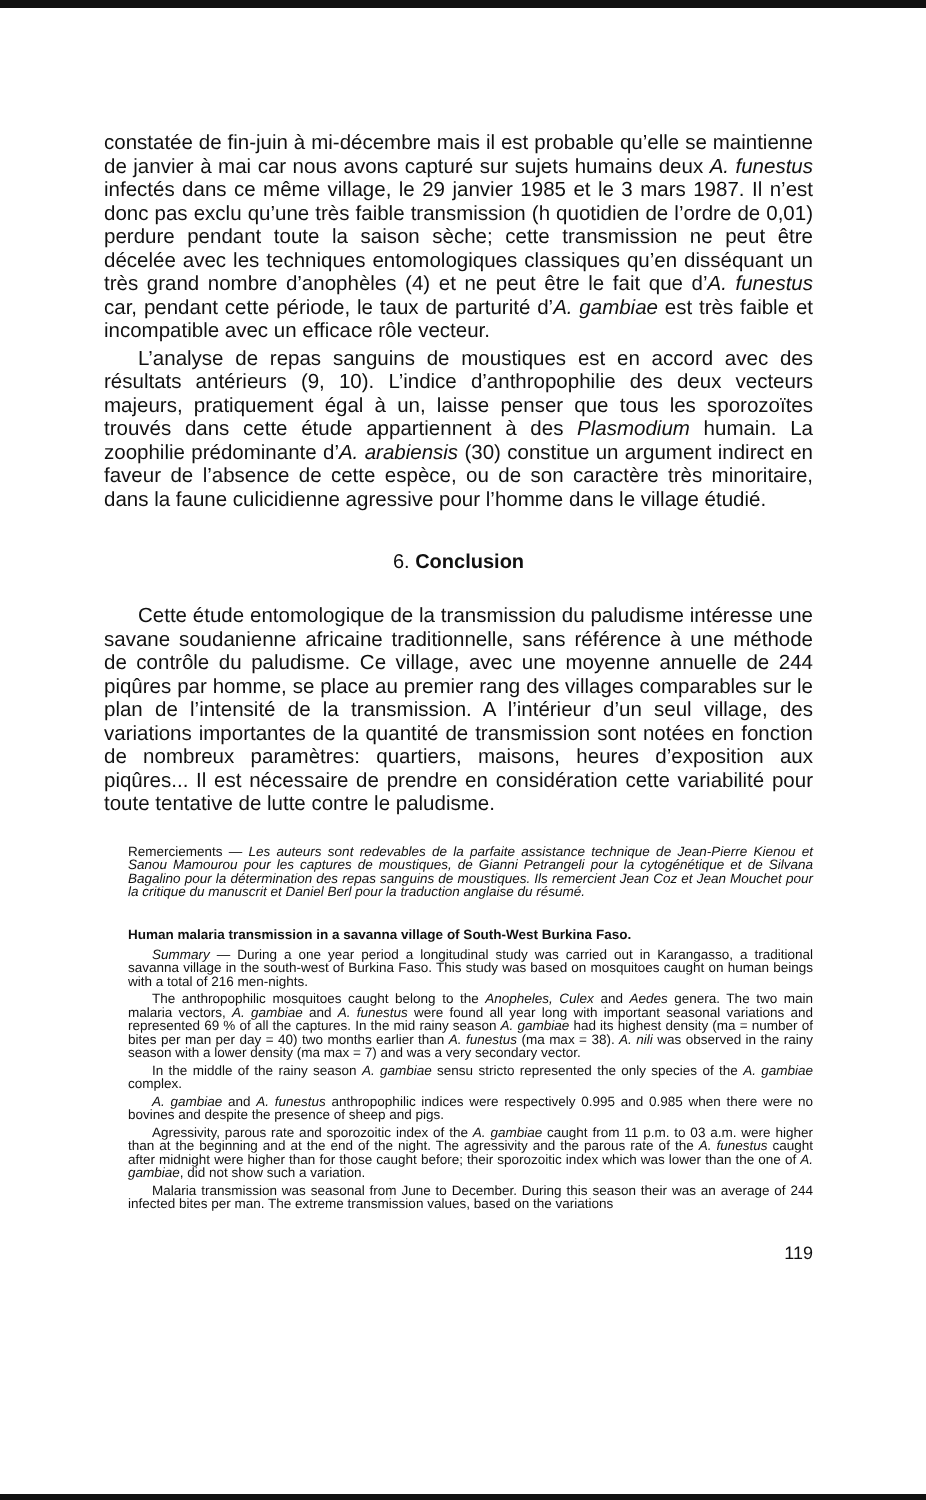constatée de fin-juin à mi-décembre mais il est probable qu’elle se maintienne de janvier à mai car nous avons capturé sur sujets humains deux A. funestus infectés dans ce même village, le 29 janvier 1985 et le 3 mars 1987. Il n’est donc pas exclu qu’une très faible transmission (h quotidien de l’ordre de 0,01) perdure pendant toute la saison sèche; cette transmission ne peut être décelée avec les techniques entomologiques classiques qu’en disséquant un très grand nombre d’anophèles (4) et ne peut être le fait que d’A. funestus car, pendant cette période, le taux de parturité d’A. gambiae est très faible et incompatible avec un efficace rôle vecteur.
L’analyse de repas sanguins de moustiques est en accord avec des résultats antérieurs (9, 10). L’indice d’anthropophilie des deux vecteurs majeurs, pratiquement égal à un, laisse penser que tous les sporozoïtes trouvés dans cette étude appartiennent à des Plasmodium humain. La zoophilie prédominante d’A. arabiensis (30) constitue un argument indirect en faveur de l’absence de cette espèce, ou de son caractère très minoritaire, dans la faune culicidienne agressive pour l’homme dans le village étudié.
6. Conclusion
Cette étude entomologique de la transmission du paludisme intéresse une savane soudanienne africaine traditionnelle, sans référence à une méthode de contrôle du paludisme. Ce village, avec une moyenne annuelle de 244 piqûres par homme, se place au premier rang des villages comparables sur le plan de l’intensité de la transmission. A l’intérieur d’un seul village, des variations importantes de la quantité de transmission sont notées en fonction de nombreux paramètres: quartiers, maisons, heures d’exposition aux piqûres... Il est nécessaire de prendre en considération cette variabilité pour toute tentative de lutte contre le paludisme.
Remerciements — Les auteurs sont redevables de la parfaite assistance technique de Jean-Pierre Kienou et Sanou Mamourou pour les captures de moustiques, de Gianni Petrangeli pour la cytogénétique et de Silvana Bagalino pour la détermination des repas sanguins de moustiques. Ils remercient Jean Coz et Jean Mouchet pour la critique du manuscrit et Daniel Berl pour la traduction anglaise du résumé.
Human malaria transmission in a savanna village of South-West Burkina Faso.
Summary — During a one year period a longitudinal study was carried out in Karangasso, a traditional savanna village in the south-west of Burkina Faso. This study was based on mosquitoes caught on human beings with a total of 216 men-nights.
The anthropophilic mosquitoes caught belong to the Anopheles, Culex and Aedes genera. The two main malaria vectors, A. gambiae and A. funestus were found all year long with important seasonal variations and represented 69 % of all the captures. In the mid rainy season A. gambiae had its highest density (ma = number of bites per man per day = 40) two months earlier than A. funestus (ma max = 38). A. nili was observed in the rainy season with a lower density (ma max = 7) and was a very secondary vector.
In the middle of the rainy season A. gambiae sensu stricto represented the only species of the A. gambiae complex.
A. gambiae and A. funestus anthropophilic indices were respectively 0.995 and 0.985 when there were no bovines and despite the presence of sheep and pigs.
Agressivity, parous rate and sporozoitic index of the A. gambiae caught from 11 p.m. to 03 a.m. were higher than at the beginning and at the end of the night. The agressivity and the parous rate of the A. funestus caught after midnight were higher than for those caught before; their sporozoitic index which was lower than the one of A. gambiae, did not show such a variation.
Malaria transmission was seasonal from June to December. During this season their was an average of 244 infected bites per man. The extreme transmission values, based on the variations
119